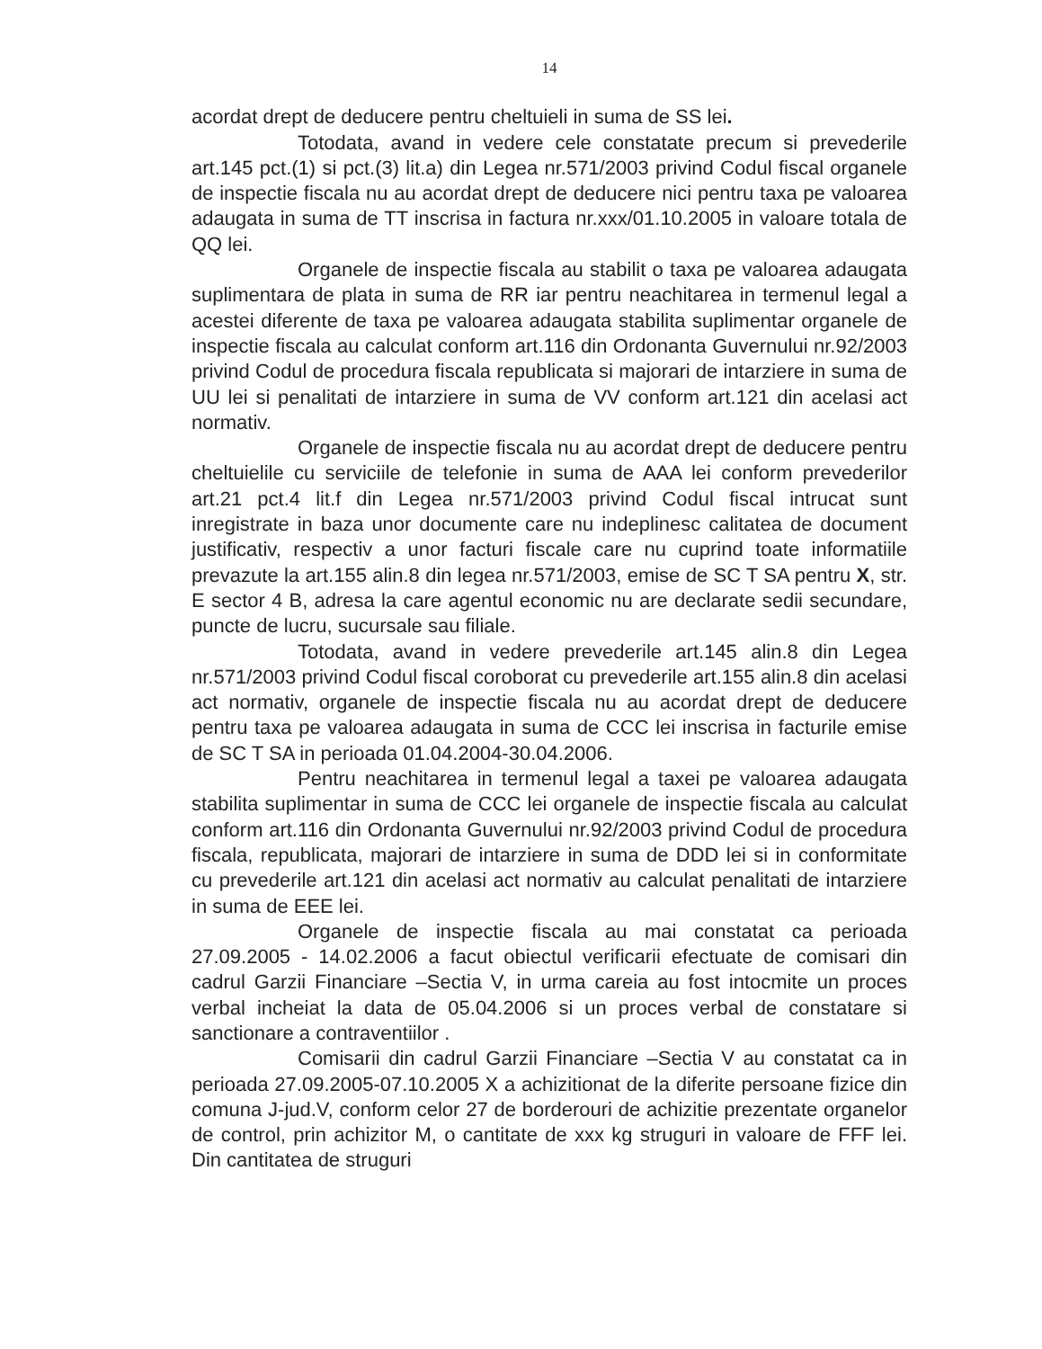14
acordat drept de deducere pentru cheltuieli in suma de SS lei.
Totodata, avand in vedere cele constatate precum si prevederile art.145 pct.(1) si pct.(3) lit.a) din Legea nr.571/2003 privind Codul fiscal organele de inspectie fiscala nu au acordat drept de deducere nici pentru taxa pe valoarea adaugata in suma de TT inscrisa in factura nr.xxx/01.10.2005 in valoare totala de QQ lei.
Organele de inspectie fiscala au stabilit o taxa pe valoarea adaugata suplimentara de plata in suma de RR iar pentru neachitarea in termenul legal a acestei diferente de taxa pe valoarea adaugata stabilita suplimentar organele de inspectie fiscala au calculat conform art.116 din Ordonanta Guvernului nr.92/2003 privind Codul de procedura fiscala republicata si majorari de intarziere in suma de UU lei si penalitati de intarziere in suma de VV conform art.121 din acelasi act normativ.
Organele de inspectie fiscala nu au acordat drept de deducere pentru cheltuielile cu serviciile de telefonie in suma de AAA lei conform prevederilor art.21 pct.4 lit.f din Legea nr.571/2003 privind Codul fiscal intrucat sunt inregistrate in baza unor documente care nu indeplinesc calitatea de document justificativ, respectiv a unor facturi fiscale care nu cuprind toate informatiile prevazute la art.155 alin.8 din legea nr.571/2003, emise de SC T SA pentru X, str. E sector 4 B, adresa la care agentul economic nu are declarate sedii secundare, puncte de lucru, sucursale sau filiale.
Totodata, avand in vedere prevederile art.145 alin.8 din Legea nr.571/2003 privind Codul fiscal coroborat cu prevederile art.155 alin.8 din acelasi act normativ, organele de inspectie fiscala nu au acordat drept de deducere pentru taxa pe valoarea adaugata in suma de CCC lei inscrisa in facturile emise de SC T SA in perioada 01.04.2004-30.04.2006.
Pentru neachitarea in termenul legal a taxei pe valoarea adaugata stabilita suplimentar in suma de CCC lei organele de inspectie fiscala au calculat conform art.116 din Ordonanta Guvernului nr.92/2003 privind Codul de procedura fiscala, republicata, majorari de intarziere in suma de DDD lei si in conformitate cu prevederile art.121 din acelasi act normativ au calculat penalitati de intarziere in suma de EEE lei.
Organele de inspectie fiscala au mai constatat ca perioada 27.09.2005 - 14.02.2006 a facut obiectul verificarii efectuate de comisari din cadrul Garzii Financiare –Sectia V, in urma careia au fost intocmite un proces verbal incheiat la data de 05.04.2006 si un proces verbal de constatare si sanctionare a contraventiilor .
Comisarii din cadrul Garzii Financiare –Sectia V au constatat ca in perioada 27.09.2005-07.10.2005 X a achizitionat de la diferite persoane fizice din comuna J-jud.V, conform celor 27 de borderouri de achizitie prezentate organelor de control, prin achizitor M, o cantitate de xxx kg struguri in valoare de FFF lei. Din cantitatea de struguri